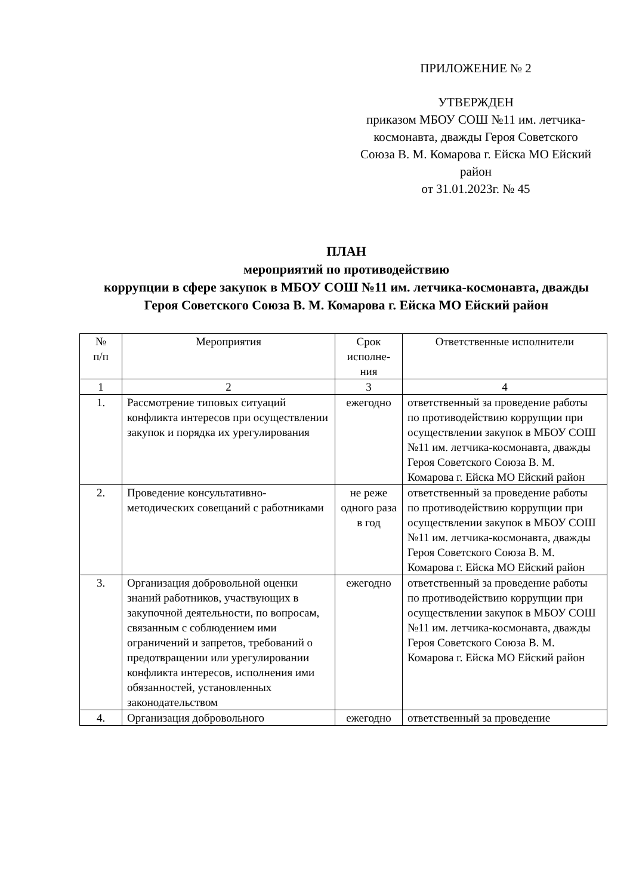ПРИЛОЖЕНИЕ № 2
УТВЕРЖДЕН
приказом МБОУ СОШ №11 им. летчика-космонавта, дважды Героя Советского Союза В. М. Комарова г. Ейска МО Ейский район
от 31.01.2023г. № 45
ПЛАН
мероприятий по противодействию
коррупции в сфере закупок в МБОУ СОШ №11 им. летчика-космонавта, дважды Героя Советского Союза В. М. Комарова г. Ейска МО Ейский район
| № п/п | Мероприятия | Срок исполне-ния | Ответственные исполнители |
| --- | --- | --- | --- |
| 1 | 2 | 3 | 4 |
| 1. | Рассмотрение типовых ситуаций конфликта интересов при осуществлении закупок и порядка их урегулирования | ежегодно | ответственный за проведение работы по противодействию коррупции при осуществлении закупок в МБОУ СОШ №11 им. летчика-космонавта, дважды Героя Советского Союза В. М. Комарова г. Ейска МО Ейский район |
| 2. | Проведение консультативно-методических совещаний с работниками | не реже одного раза в год | ответственный за проведение работы по противодействию коррупции при осуществлении закупок в МБОУ СОШ №11 им. летчика-космонавта, дважды Героя Советского Союза В. М. Комарова г. Ейска МО Ейский район |
| 3. | Организация добровольной оценки знаний работников, участвующих в закупочной деятельности, по вопросам, связанным с соблюдением ими ограничений и запретов, требований о предотвращении или урегулировании конфликта интересов, исполнения ими обязанностей, установленных законодательством | ежегодно | ответственный за проведение работы по противодействию коррупции при осуществлении закупок в МБОУ СОШ №11 им. летчика-космонавта, дважды Героя Советского Союза В. М. Комарова г. Ейска МО Ейский район |
| 4. | Организация добровольного | ежегодно | ответственный за проведение |